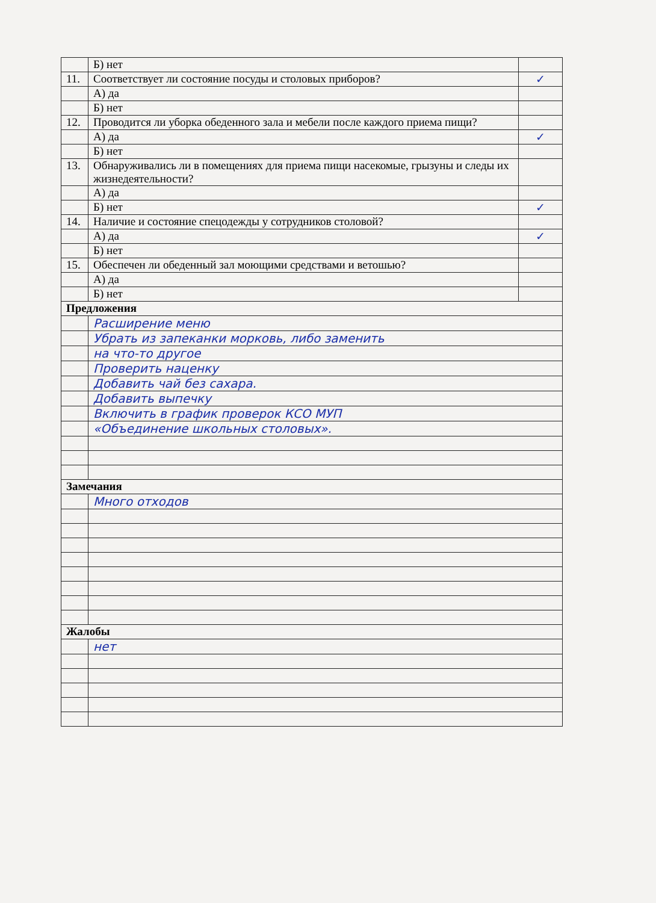| | Б) нет | |
| 11. | Соответствует ли состояние посуды и столовых приборов? | ✓ |
| | А) да | |
| | Б) нет | |
| 12. | Проводится ли уборка обеденного зала и мебели после каждого приема пищи? | |
| | А) да | ✓ |
| | Б) нет | |
| 13. | Обнаруживались ли в помещениях для приема пищи насекомые, грызуны и следы их жизнедеятельности? | |
| | А) да | |
| | Б) нет | ✓ |
| 14. | Наличие и состояние спецодежды у сотрудников столовой? | |
| | А) да | ✓ |
| | Б) нет | |
| 15. | Обеспечен ли обеденный зал моющими средствами и ветошью? | |
| | А) да | |
| | Б) нет | |
| Предложения | | |
| | Расширение меню | |
| | Убрать из запеканки морковь, либо заменить | |
| | на что-то другое | |
| | Проверить наценку | |
| | Добавить чай без сахара. | |
| | Добавить выпечку | |
| | Включить в график проверок КСО МУП | |
| | «Объединение школьных столовых». | |
| Замечания | | |
| | Много отходов | |
| Жалобы | | |
| | нет | |